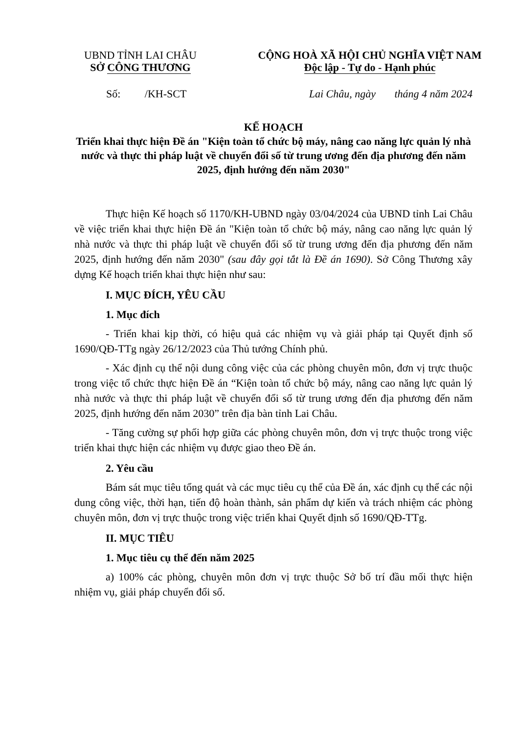UBND TỈNH LAI CHÂU
SỞ CÔNG THƯƠNG
CỘNG HOÀ XÃ HỘI CHỦ NGHĨA VIỆT NAM
Độc lập - Tự do - Hạnh phúc
Số: /KH-SCT Lai Châu, ngày tháng 4 năm 2024
KẾ HOẠCH
Triển khai thực hiện Đề án "Kiện toàn tổ chức bộ máy, nâng cao năng lực quản lý nhà nước và thực thi pháp luật về chuyển đổi số từ trung ương đến địa phương đến năm 2025, định hướng đến năm 2030"
Thực hiện Kế hoạch số 1170/KH-UBND ngày 03/04/2024 của UBND tỉnh Lai Châu về việc triển khai thực hiện Đề án "Kiện toàn tổ chức bộ máy, nâng cao năng lực quản lý nhà nước và thực thi pháp luật về chuyển đổi số từ trung ương đến địa phương đến năm 2025, định hướng đến năm 2030" (sau đây gọi tắt là Đề án 1690). Sở Công Thương xây dựng Kế hoạch triển khai thực hiện như sau:
I. MỤC ĐÍCH, YÊU CẦU
1. Mục đích
- Triển khai kịp thời, có hiệu quả các nhiệm vụ và giải pháp tại Quyết định số 1690/QĐ-TTg ngày 26/12/2023 của Thủ tướng Chính phủ.
- Xác định cụ thể nội dung công việc của các phòng chuyên môn, đơn vị trực thuộc trong việc tổ chức thực hiện Đề án “Kiện toàn tổ chức bộ máy, nâng cao năng lực quản lý nhà nước và thực thi pháp luật về chuyển đổi số từ trung ương đến địa phương đến năm 2025, định hướng đến năm 2030” trên địa bàn tỉnh Lai Châu.
- Tăng cường sự phối hợp giữa các phòng chuyên môn, đơn vị trực thuộc trong việc triển khai thực hiện các nhiệm vụ được giao theo Đề án.
2. Yêu cầu
Bám sát mục tiêu tổng quát và các mục tiêu cụ thể của Đề án, xác định cụ thể các nội dung công việc, thời hạn, tiến độ hoàn thành, sản phẩm dự kiến và trách nhiệm các phòng chuyên môn, đơn vị trực thuộc trong việc triển khai Quyết định số 1690/QĐ-TTg.
II. MỤC TIÊU
1. Mục tiêu cụ thể đến năm 2025
a) 100% các phòng, chuyên môn đơn vị trực thuộc Sở bố trí đầu mối thực hiện nhiệm vụ, giải pháp chuyển đổi số.